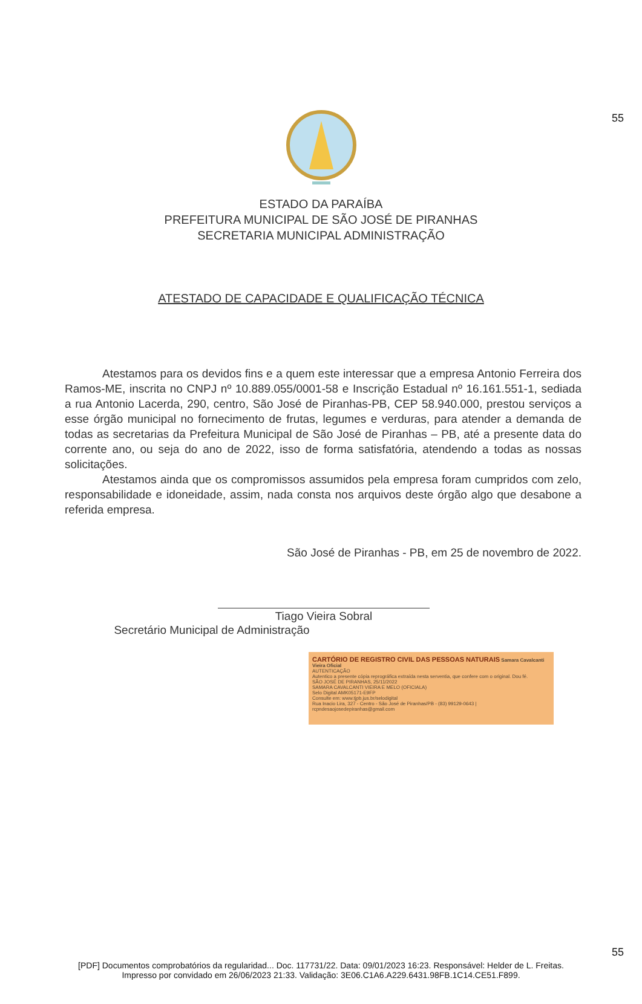55
ESTADO DA PARAÍBA
PREFEITURA MUNICIPAL DE SÃO JOSÉ DE PIRANHAS
SECRETARIA MUNICIPAL ADMINISTRAÇÃO
ATESTADO DE CAPACIDADE E QUALIFICAÇÃO TÉCNICA
Atestamos para os devidos fins e a quem este interessar que a empresa Antonio Ferreira dos Ramos-ME, inscrita no CNPJ nº 10.889.055/0001-58 e Inscrição Estadual nº 16.161.551-1, sediada a rua Antonio Lacerda, 290, centro, São José de Piranhas-PB, CEP 58.940.000, prestou serviços a esse órgão municipal no fornecimento de frutas, legumes e verduras, para atender a demanda de todas as secretarias da Prefeitura Municipal de São José de Piranhas – PB, até a presente data do corrente ano, ou seja do ano de 2022, isso de forma satisfatória, atendendo a todas as nossas solicitações.
Atestamos ainda que os compromissos assumidos pela empresa foram cumpridos com zelo, responsabilidade e idoneidade, assim, nada consta nos arquivos deste órgão algo que desabone a referida empresa.
São José de Piranhas - PB, em 25 de novembro de 2022.
Tiago Vieira Sobral
Secretário Municipal de Administração
CARTÓRIO DE REGISTRO CIVIL DAS PESSOAS NATURAIS Samara Cavalcanti Vieira Oficial
AUTENTICAÇÃO
Autentico a presente cópia reprográfica extraída nesta serventia, que confere com o original. Dou fé.
SÃO JOSÉ DE PIRANHAS, 25/11/2022
SAMARA CAVALCANTI VIEIRA E MELO (OFICIALA)
Selo Digital AMK05171-E9FP
Consulte em: www.tjpb.jus.br/selodigital
Rua Inacio Lira, 327 - Centro - São José de Piranhas/PB - (83) 99129-0643 | rcpndesaojosedepiranhas@gmail.com
55
[PDF] Documentos comprobatórios da regularidad... Doc. 117731/22. Data: 09/01/2023 16:23. Responsável: Helder de L. Freitas.
Impresso por convidado em 26/06/2023 21:33. Validação: 3E06.C1A6.A229.6431.98FB.1C14.CE51.F899.